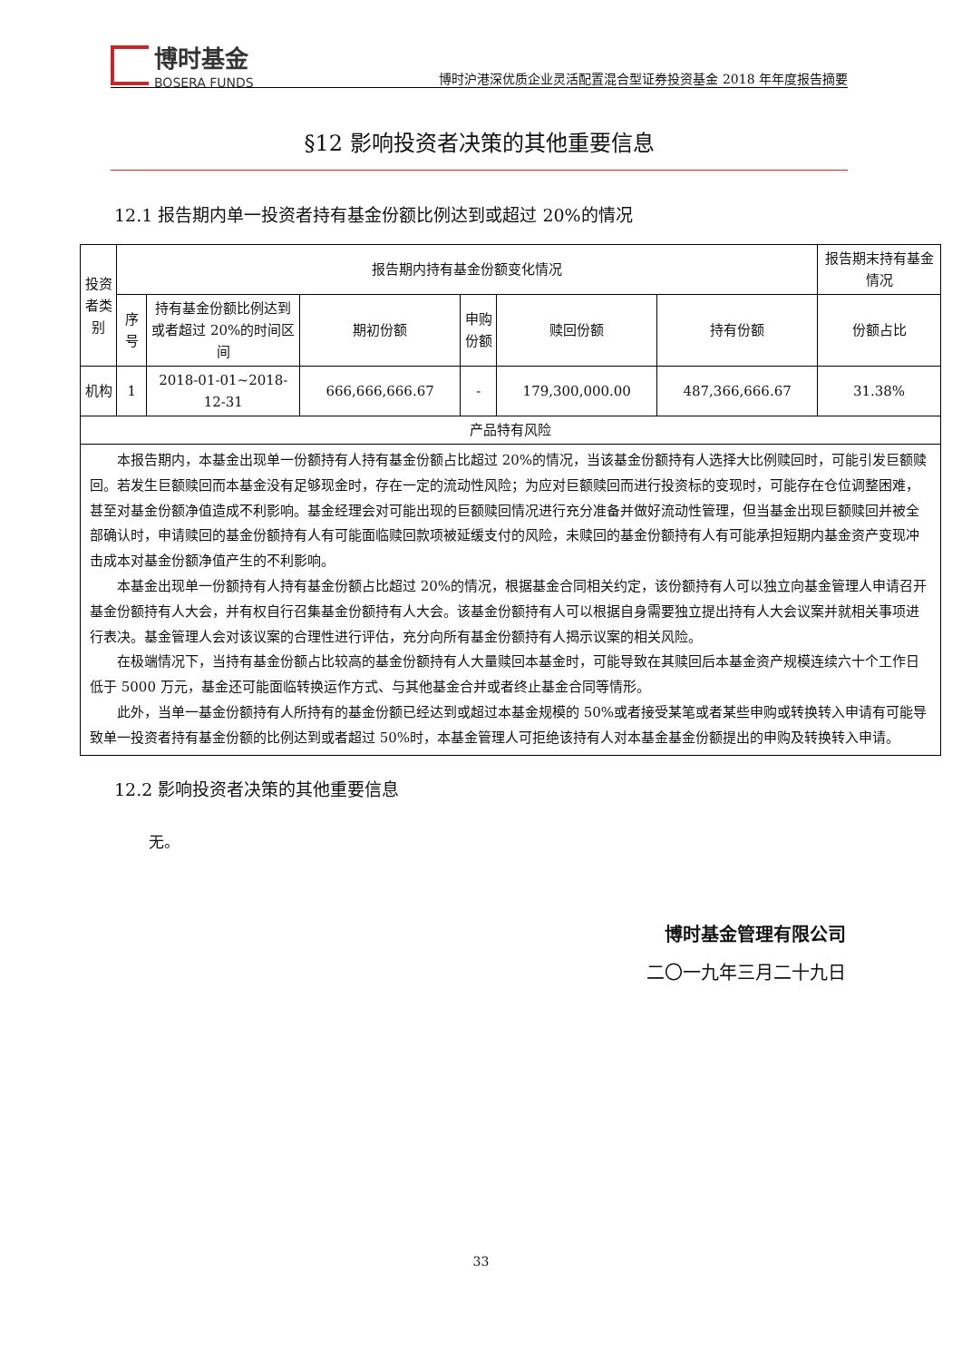博时基金
BOSERA FUNDS
博时沪港深优质企业灵活配置混合型证券投资基金 2018 年年度报告摘要
§12 影响投资者决策的其他重要信息
12.1 报告期内单一投资者持有基金份额比例达到或超过 20%的情况
| 投资 者类 别 | 报告期内持有基金份额变化情况 | | | | | | 报告期末持有基金情况 |
| --- | --- | --- | --- | --- | --- | --- | --- |
| | 序 号 | 持有基金份额比例达到 或者超过 20%的时间区间 | 期初份额 | 申购 份额 | 赎回份额 | 持有份额 | 份额占比 |
| 机构 | 1 | 2018-01-01~2018-12-31 | 666,666,666.67 | - | 179,300,000.00 | 487,366,666.67 | 31.38% |
| 产品特有风险 | | | | | | | |
| 本报告期内，本基金出现单一份额持有人持有基金份额占比超过 20%的情况，当该基金份额持有人选择大比例赎回时，可能引发巨额赎回。若发生巨额赎回而本基金没有足够现金时，存在一定的流动性风险；为应对巨额赎回而进行投资标的变现时，可能存在仓位调整困难，甚至对基金份额净值造成不利影响。基金经理会对可能出现的巨额赎回情况进行充分准备并做好流动性管理，但当基金出现巨额赎回并被全部确认时，申请赎回的基金份额持有人有可能面临赎回款项被延缓支付的风险，未赎回的基金份额持有人有可能承担短期内基金资产变现冲击成本对基金份额净值产生的不利影响。 本基金出现单一份额持有人持有基金份额占比超过 20%的情况，根据基金合同相关约定，该份额持有人可以独立向基金管理人申请召开基金份额持有人大会，并有权自行召集基金份额持有人大会。该基金份额持有人可以根据自身需要独立提出持有人大会议案并就相关事项进行表决。基金管理人会对该议案的合理性进行评估，充分向所有基金份额持有人揭示议案的相关风险。 在极端情况下，当持有基金份额占比较高的基金份额持有人大量赎回本基金时，可能导致在其赎回后本基金资产规模连续六十个工作日低于 5000 万元，基金还可能面临转换运作方式、与其他基金合并或者终止基金合同等情形。 此外，当单一基金份额持有人所持有的基金份额已经达到或超过本基金规模的 50%或者接受某笔或者某些申购或转换转入申请有可能导致单一投资者持有基金份额的比例达到或者超过 50%时，本基金管理人可拒绝该持有人对本基金基金份额提出的申购及转换转入申请。 | | | | | | | |
12.2 影响投资者决策的其他重要信息
无。
博时基金管理有限公司
二〇一九年三月二十九日
33